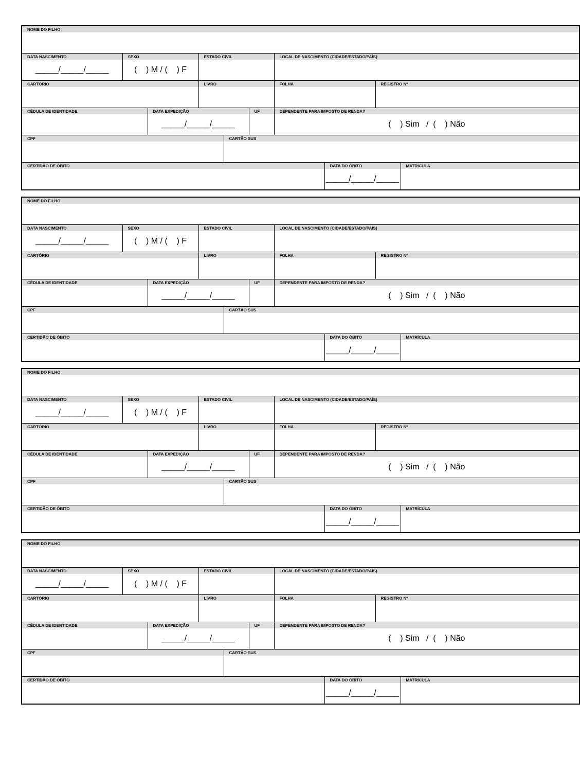| NOME DO FILHO | | | | | | | | | |
| DATA NASCIMENTO _____/_____/_____ | SEXO ( ) M / ( ) F | | ESTADO CIVIL | | | LOCAL DE NASCIMENTO (CIDADE/ESTADO/PAÍS) | | | |
| CARTÓRIO | | | LIVRO | | | FOLHA | | REGISTRO Nº | |
| CÉDULA DE IDENTIDADE | | DATA EXPEDIÇÃO _____/_____/_____ | | | UF | DEPENDENTE PARA IMPOSTO DE RENDA? ( ) Sim / ( ) Não | | | |
| CPF | | | | CARTÃO SUS | | | | | |
| CERTIDÃO DE ÓBITO | | | | | | | DATA DO ÓBITO _____/_____/_____ | | MATRÍCULA |
| NOME DO FILHO | | | | | | | | | |
| DATA NASCIMENTO _____/_____/_____ | SEXO ( ) M / ( ) F | | ESTADO CIVIL | | | LOCAL DE NASCIMENTO (CIDADE/ESTADO/PAÍS) | | | |
| CARTÓRIO | | | LIVRO | | | FOLHA | | REGISTRO Nº | |
| CÉDULA DE IDENTIDADE | | DATA EXPEDIÇÃO _____/_____/_____ | | | UF | DEPENDENTE PARA IMPOSTO DE RENDA? ( ) Sim / ( ) Não | | | |
| CPF | | | | CARTÃO SUS | | | | | |
| CERTIDÃO DE ÓBITO | | | | | | | DATA DO ÓBITO _____/_____/_____ | | MATRÍCULA |
| NOME DO FILHO | | | | | | | | | |
| DATA NASCIMENTO _____/_____/_____ | SEXO ( ) M / ( ) F | | ESTADO CIVIL | | | LOCAL DE NASCIMENTO (CIDADE/ESTADO/PAÍS) | | | |
| CARTÓRIO | | | LIVRO | | | FOLHA | | REGISTRO Nº | |
| CÉDULA DE IDENTIDADE | | DATA EXPEDIÇÃO _____/_____/_____ | | | UF | DEPENDENTE PARA IMPOSTO DE RENDA? ( ) Sim / ( ) Não | | | |
| CPF | | | | CARTÃO SUS | | | | | |
| CERTIDÃO DE ÓBITO | | | | | | | DATA DO ÓBITO _____/_____/_____ | | MATRÍCULA |
| NOME DO FILHO | | | | | | | | | |
| DATA NASCIMENTO _____/_____/_____ | SEXO ( ) M / ( ) F | | ESTADO CIVIL | | | LOCAL DE NASCIMENTO (CIDADE/ESTADO/PAÍS) | | | |
| CARTÓRIO | | | LIVRO | | | FOLHA | | REGISTRO Nº | |
| CÉDULA DE IDENTIDADE | | DATA EXPEDIÇÃO _____/_____/_____ | | | UF | DEPENDENTE PARA IMPOSTO DE RENDA? ( ) Sim / ( ) Não | | | |
| CPF | | | | CARTÃO SUS | | | | | |
| CERTIDÃO DE ÓBITO | | | | | | | DATA DO ÓBITO _____/_____/_____ | | MATRÍCULA |